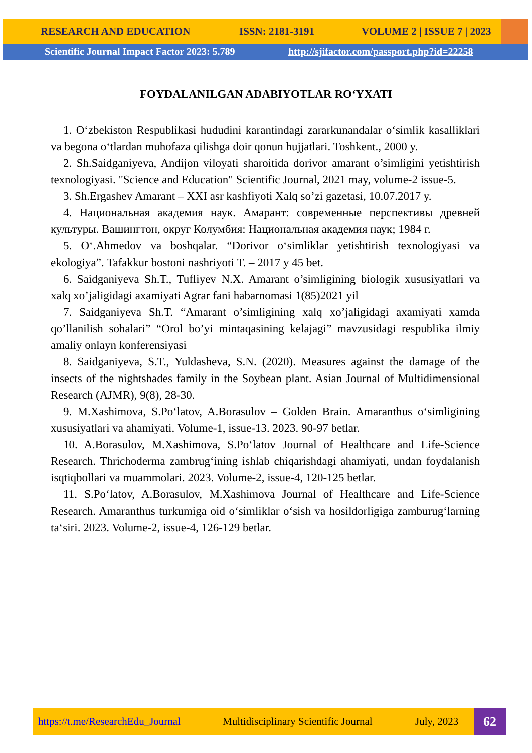RESEARCH AND EDUCATION ISSN: 2181-3191 VOLUME 2 | ISSUE 7 | 2023
Scientific Journal Impact Factor 2023: 5.789 http://sjifactor.com/passport.php?id=22258
FOYDALANILGAN ADABIYOTLAR RO‘YXATI
1. O‘zbekiston Respublikasi hududini karantindagi zararkunandalar o‘simlik kasalliklari va begona o‘tlardan muhofaza qilishga doir qonun hujjatlari. Toshkent., 2000 y.
2. Sh.Saidganiyeva, Andijon viloyati sharoitida dorivor amarant o’simligini yetishtirish texnologiyasi. "Science and Education" Scientific Journal, 2021 may, volume-2 issue-5.
3. Sh.Ergashev Amarant – XXI asr kashfiyoti Xalq so’zi gazetasi, 10.07.2017 y.
4. Национальная академия наук. Амарант: современные перспективы древней культуры. Вашингтон, округ Колумбия: Национальная академия наук; 1984 г.
5. O‘.Ahmedov va boshqalar. “Dorivor o‘simliklar yetishtirish texnologiyasi va ekologiya”. Tafakkur bostoni nashriyoti T. – 2017 y 45 bet.
6. Saidganiyeva Sh.T., Tufliyev N.X. Amarant o’simligining biologik xususiyatlari va xalq xo’jaligidagi axamiyati Agrar fani habarnomasi 1(85)2021 yil
7. Saidganiyeva Sh.T. “Amarant o’simligining xalq xo’jaligidagi axamiyati xamda qo’llanilish sohalari” “Orol bo’yi mintaqasining kelajagi” mavzusidagi respublika ilmiy amaliy onlayn konferensiyasi
8. Saidganiyeva, S.T., Yuldasheva, S.N. (2020). Measures against the damage of the insects of the nightshades family in the Soybean plant. Asian Journal of Multidimensional Research (AJMR), 9(8), 28-30.
9. M.Xashimova, S.Po‘latov, A.Borasulov – Golden Brain. Amaranthus o‘simligining xususiyatlari va ahamiyati. Volume-1, issue-13. 2023. 90-97 betlar.
10. A.Borasulov, M.Xashimova, S.Po‘latov Journal of Healthcare and Life-Science Research. Thrichoderma zambrug‘ining ishlab chiqarishdagi ahamiyati, undan foydalanish isqtiqbollari va muammolari. 2023. Volume-2, issue-4, 120-125 betlar.
11. S.Po‘latov, A.Borasulov, M.Xashimova Journal of Healthcare and Life-Science Research. Amaranthus turkumiga oid o‘simliklar o‘sish va hosildorligiga zamburug‘larning ta‘siri. 2023. Volume-2, issue-4, 126-129 betlar.
https://t.me/ResearchEdu_Journal Multidisciplinary Scientific Journal July, 2023
62